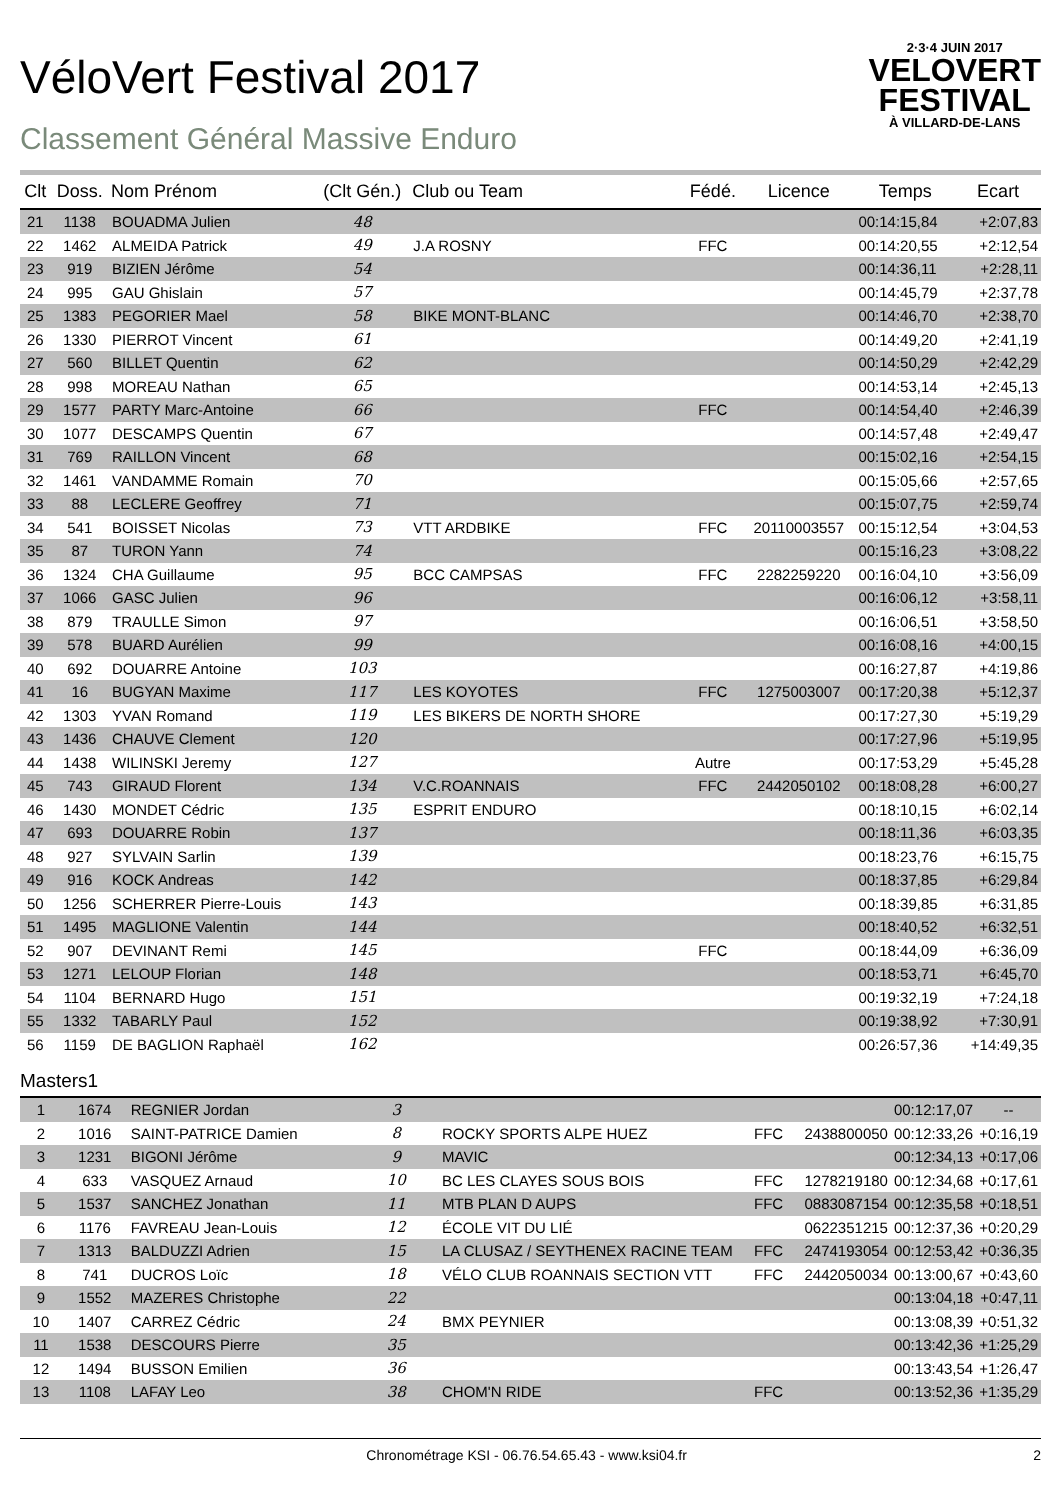VéloVert Festival 2017
Classement Général Massive Enduro
2·3·4 JUIN 2017
VELOVERT
FESTIVAL
À VILLARD-DE-LANS
| Clt | Doss. | Nom Prénom | (Clt Gén.) | Club ou Team | Fédé. | Licence | Temps | Ecart |
| --- | --- | --- | --- | --- | --- | --- | --- | --- |
| 21 | 1138 | BOUADMA Julien | 48 | | | | 00:14:15,84 | +2:07,83 |
| 22 | 1462 | ALMEIDA Patrick | 49 | J.A ROSNY | FFC | | 00:14:20,55 | +2:12,54 |
| 23 | 919 | BIZIEN Jérôme | 54 | | | | 00:14:36,11 | +2:28,11 |
| 24 | 995 | GAU Ghislain | 57 | | | | 00:14:45,79 | +2:37,78 |
| 25 | 1383 | PEGORIER Mael | 58 | BIKE MONT-BLANC | | | 00:14:46,70 | +2:38,70 |
| 26 | 1330 | PIERROT Vincent | 61 | | | | 00:14:49,20 | +2:41,19 |
| 27 | 560 | BILLET Quentin | 62 | | | | 00:14:50,29 | +2:42,29 |
| 28 | 998 | MOREAU Nathan | 65 | | | | 00:14:53,14 | +2:45,13 |
| 29 | 1577 | PARTY Marc-Antoine | 66 | | FFC | | 00:14:54,40 | +2:46,39 |
| 30 | 1077 | DESCAMPS Quentin | 67 | | | | 00:14:57,48 | +2:49,47 |
| 31 | 769 | RAILLON Vincent | 68 | | | | 00:15:02,16 | +2:54,15 |
| 32 | 1461 | VANDAMME Romain | 70 | | | | 00:15:05,66 | +2:57,65 |
| 33 | 88 | LECLERE Geoffrey | 71 | | | | 00:15:07,75 | +2:59,74 |
| 34 | 541 | BOISSET Nicolas | 73 | VTT ARDBIKE | FFC | 20110003557 | 00:15:12,54 | +3:04,53 |
| 35 | 87 | TURON Yann | 74 | | | | 00:15:16,23 | +3:08,22 |
| 36 | 1324 | CHA Guillaume | 95 | BCC CAMPSAS | FFC | 2282259220 | 00:16:04,10 | +3:56,09 |
| 37 | 1066 | GASC Julien | 96 | | | | 00:16:06,12 | +3:58,11 |
| 38 | 879 | TRAULLE Simon | 97 | | | | 00:16:06,51 | +3:58,50 |
| 39 | 578 | BUARD Aurélien | 99 | | | | 00:16:08,16 | +4:00,15 |
| 40 | 692 | DOUARRE Antoine | 103 | | | | 00:16:27,87 | +4:19,86 |
| 41 | 16 | BUGYAN Maxime | 117 | LES KOYOTES | FFC | 1275003007 | 00:17:20,38 | +5:12,37 |
| 42 | 1303 | YVAN Romand | 119 | LES BIKERS DE NORTH SHORE | | | 00:17:27,30 | +5:19,29 |
| 43 | 1436 | CHAUVE Clement | 120 | | | | 00:17:27,96 | +5:19,95 |
| 44 | 1438 | WILINSKI Jeremy | 127 | | Autre | | 00:17:53,29 | +5:45,28 |
| 45 | 743 | GIRAUD Florent | 134 | V.C.ROANNAIS | FFC | 2442050102 | 00:18:08,28 | +6:00,27 |
| 46 | 1430 | MONDET Cédric | 135 | ESPRIT ENDURO | | | 00:18:10,15 | +6:02,14 |
| 47 | 693 | DOUARRE Robin | 137 | | | | 00:18:11,36 | +6:03,35 |
| 48 | 927 | SYLVAIN Sarlin | 139 | | | | 00:18:23,76 | +6:15,75 |
| 49 | 916 | KOCK Andreas | 142 | | | | 00:18:37,85 | +6:29,84 |
| 50 | 1256 | SCHERRER Pierre-Louis | 143 | | | | 00:18:39,85 | +6:31,85 |
| 51 | 1495 | MAGLIONE Valentin | 144 | | | | 00:18:40,52 | +6:32,51 |
| 52 | 907 | DEVINANT Remi | 145 | | FFC | | 00:18:44,09 | +6:36,09 |
| 53 | 1271 | LELOUP Florian | 148 | | | | 00:18:53,71 | +6:45,70 |
| 54 | 1104 | BERNARD Hugo | 151 | | | | 00:19:32,19 | +7:24,18 |
| 55 | 1332 | TABARLY Paul | 152 | | | | 00:19:38,92 | +7:30,91 |
| 56 | 1159 | DE BAGLION Raphaël | 162 | | | | 00:26:57,36 | +14:49,35 |
Masters1
| 1 | 1674 | REGNIER Jordan | 3 | | | | 00:12:17,07 | -- |
| 2 | 1016 | SAINT-PATRICE Damien | 8 | ROCKY SPORTS ALPE HUEZ | FFC | 2438800050 | 00:12:33,26 | +0:16,19 |
| 3 | 1231 | BIGONI Jérôme | 9 | MAVIC | | | 00:12:34,13 | +0:17,06 |
| 4 | 633 | VASQUEZ Arnaud | 10 | BC LES CLAYES SOUS BOIS | FFC | 1278219180 | 00:12:34,68 | +0:17,61 |
| 5 | 1537 | SANCHEZ Jonathan | 11 | MTB PLAN D AUPS | FFC | 0883087154 | 00:12:35,58 | +0:18,51 |
| 6 | 1176 | FAVREAU Jean-Louis | 12 | ÉCOLE VIT DU LIÉ | | 0622351215 | 00:12:37,36 | +0:20,29 |
| 7 | 1313 | BALDUZZI Adrien | 15 | LA CLUSAZ / SEYTHENEX RACINE TEAM | FFC | 2474193054 | 00:12:53,42 | +0:36,35 |
| 8 | 741 | DUCROS Loïc | 18 | VÉLO CLUB ROANNAIS SECTION VTT | FFC | 2442050034 | 00:13:00,67 | +0:43,60 |
| 9 | 1552 | MAZERES Christophe | 22 | | | | 00:13:04,18 | +0:47,11 |
| 10 | 1407 | CARREZ Cédric | 24 | BMX PEYNIER | | | 00:13:08,39 | +0:51,32 |
| 11 | 1538 | DESCOURS Pierre | 35 | | | | 00:13:42,36 | +1:25,29 |
| 12 | 1494 | BUSSON Emilien | 36 | | | | 00:13:43,54 | +1:26,47 |
| 13 | 1108 | LAFAY Leo | 38 | CHOM'N RIDE | FFC | | 00:13:52,36 | +1:35,29 |
Chronométrage KSI - 06.76.54.65.43 - www.ksi04.fr 2